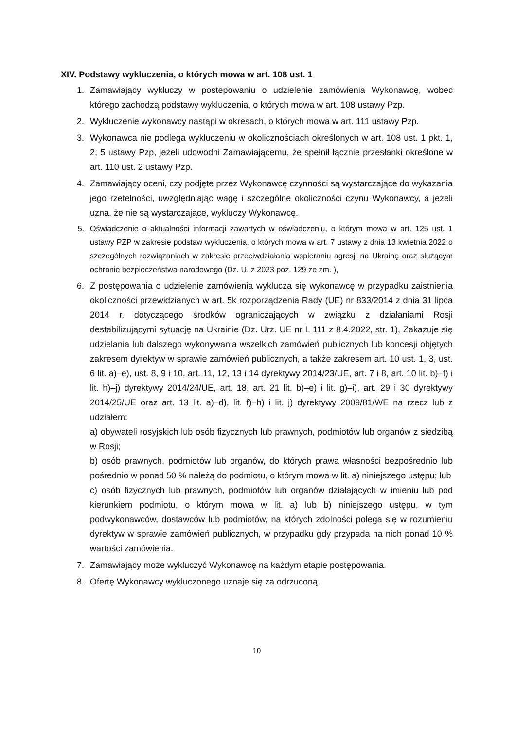XIV. Podstawy wykluczenia, o których mowa w art. 108 ust. 1
1. Zamawiający wykluczy w postepowaniu o udzielenie zamówienia Wykonawcę, wobec którego zachodzą podstawy wykluczenia, o których mowa w art. 108 ustawy Pzp.
2. Wykluczenie wykonawcy nastąpi w okresach, o których mowa w art. 111 ustawy Pzp.
3. Wykonawca nie podlega wykluczeniu w okolicznościach określonych w art. 108 ust. 1 pkt. 1, 2, 5 ustawy Pzp, jeżeli udowodni Zamawiającemu, że spełnił łącznie przesłanki określone w art. 110 ust. 2 ustawy Pzp.
4. Zamawiający oceni, czy podjęte przez Wykonawcę czynności są wystarczające do wykazania jego rzetelności, uwzględniając wagę i szczególne okoliczności czynu Wykonawcy, a jeżeli uzna, że nie są wystarczające, wykluczy Wykonawcę.
5. Oświadczenie o aktualności informacji zawartych w oświadczeniu, o którym mowa w art. 125 ust. 1 ustawy PZP w zakresie podstaw wykluczenia, o których mowa w art. 7 ustawy z dnia 13 kwietnia 2022 o szczególnych rozwiązaniach w zakresie przeciwdziałania wspieraniu agresji na Ukrainę oraz służącym ochronie bezpieczeństwa narodowego (Dz. U. z 2023 poz. 129 ze zm. ),
6. Z postępowania o udzielenie zamówienia wyklucza się wykonawcę w przypadku zaistnienia okoliczności przewidzianych w art. 5k rozporządzenia Rady (UE) nr 833/2014 z dnia 31 lipca 2014 r. dotyczącego środków ograniczających w związku z działaniami Rosji destabilizującymi sytuację na Ukrainie (Dz. Urz. UE nr L 111 z 8.4.2022, str. 1), Zakazuje się udzielania lub dalszego wykonywania wszelkich zamówień publicznych lub koncesji objętych zakresem dyrektyw w sprawie zamówień publicznych, a także zakresem art. 10 ust. 1, 3, ust. 6 lit. a)–e), ust. 8, 9 i 10, art. 11, 12, 13 i 14 dyrektywy 2014/23/UE, art. 7 i 8, art. 10 lit. b)–f) i lit. h)–j) dyrektywy 2014/24/UE, art. 18, art. 21 lit. b)–e) i lit. g)–i), art. 29 i 30 dyrektywy 2014/25/UE oraz art. 13 lit. a)–d), lit. f)–h) i lit. j) dyrektywy 2009/81/WE na rzecz lub z udziałem:
a) obywateli rosyjskich lub osób fizycznych lub prawnych, podmiotów lub organów z siedzibą w Rosji;
b) osób prawnych, podmiotów lub organów, do których prawa własności bezpośrednio lub pośrednio w ponad 50 % należą do podmiotu, o którym mowa w lit. a) niniejszego ustępu; lub
c) osób fizycznych lub prawnych, podmiotów lub organów działających w imieniu lub pod kierunkiem podmiotu, o którym mowa w lit. a) lub b) niniejszego ustępu, w tym podwykonawców, dostawców lub podmiotów, na których zdolności polega się w rozumieniu dyrektyw w sprawie zamówień publicznych, w przypadku gdy przypada na nich ponad 10 % wartości zamówienia.
7. Zamawiający może wykluczyć Wykonawcę na każdym etapie postępowania.
8. Ofertę Wykonawcy wykluczonego uznaje się za odrzuconą.
10